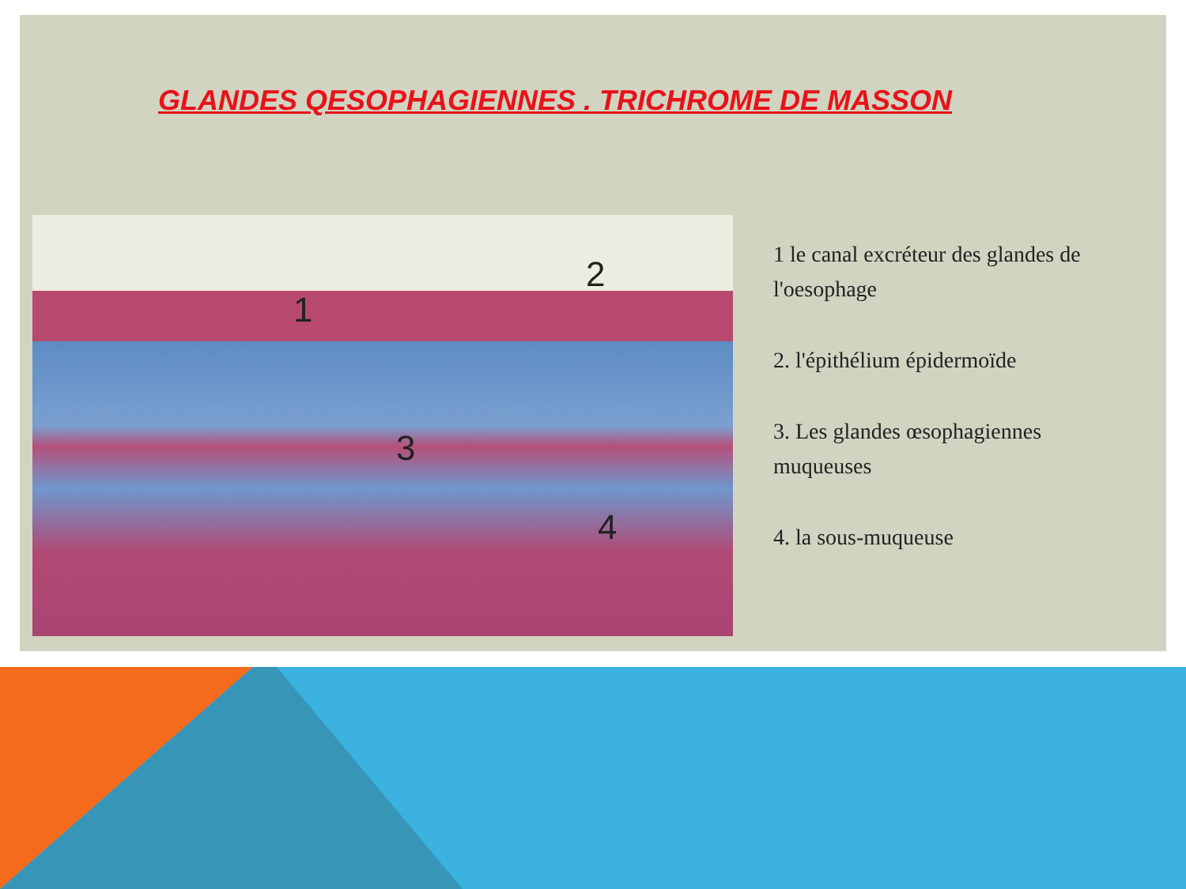GLANDES QESOPHAGIENNES . TRICHROME DE MASSON
1
2
3
4
1 le canal excréteur des glandes de l'oesophage
2. l'épithélium épidermoïde
3. Les glandes œsophagiennes muqueuses
4. la sous-muqueuse